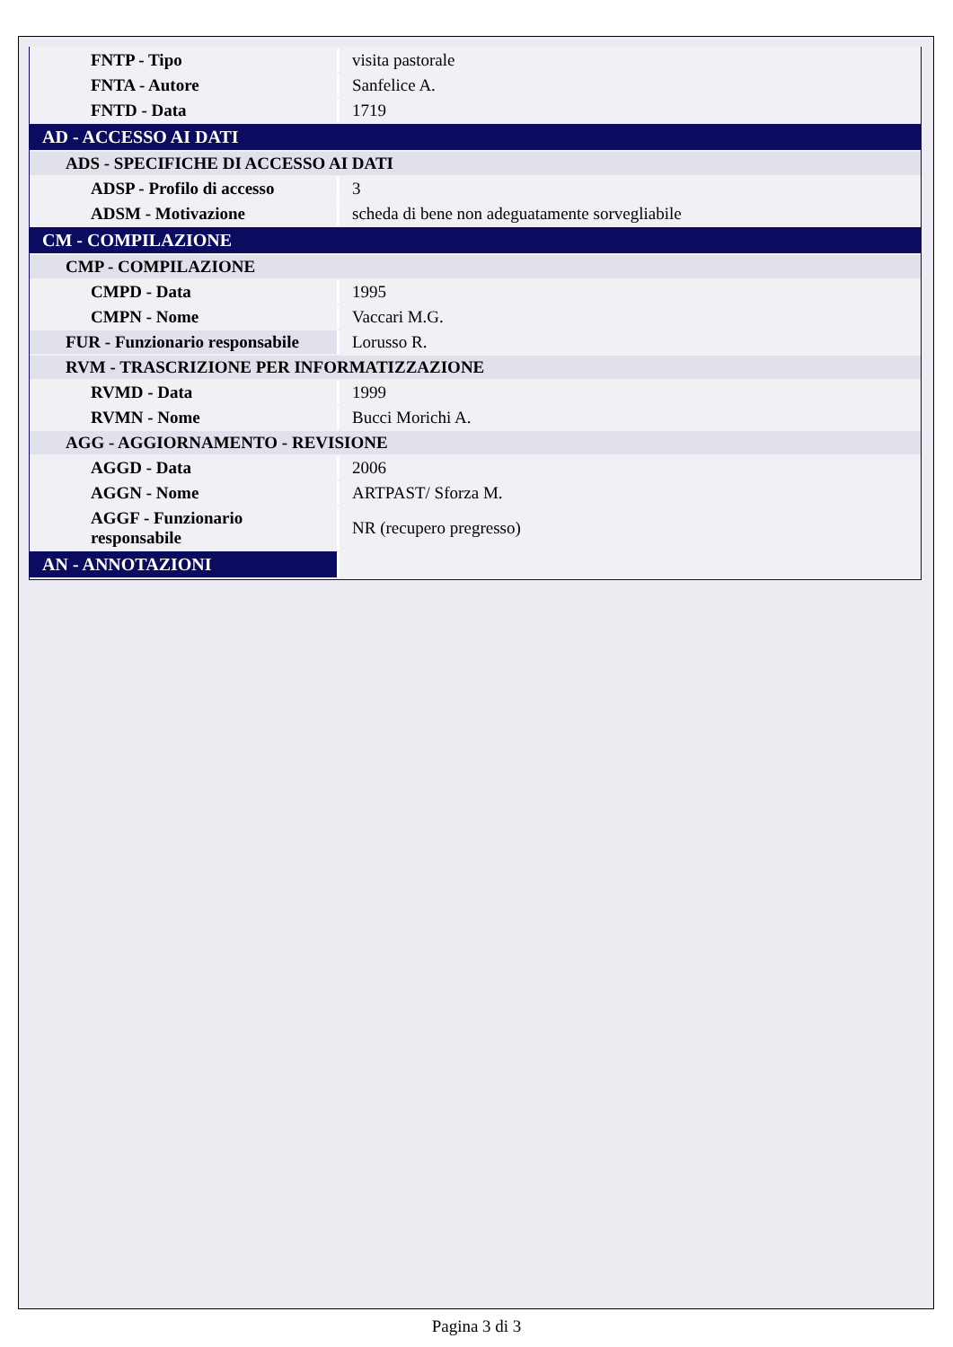| FNTP - Tipo | visita pastorale |
| FNTA - Autore | Sanfelice A. |
| FNTD - Data | 1719 |
| AD - ACCESSO AI DATI | |
| ADS - SPECIFICHE DI ACCESSO AI DATI | |
| ADSP - Profilo di accesso | 3 |
| ADSM - Motivazione | scheda di bene non adeguatamente sorvegliabile |
| CM - COMPILAZIONE | |
| CMP - COMPILAZIONE | |
| CMPD - Data | 1995 |
| CMPN - Nome | Vaccari M.G. |
| FUR - Funzionario responsabile | Lorusso R. |
| RVM - TRASCRIZIONE PER INFORMATIZZAZIONE | |
| RVMD - Data | 1999 |
| RVMN - Nome | Bucci Morichi A. |
| AGG - AGGIORNAMENTO - REVISIONE | |
| AGGD - Data | 2006 |
| AGGN - Nome | ARTPAST/ Sforza M. |
| AGGF - Funzionario responsabile | NR (recupero pregresso) |
| AN - ANNOTAZIONI | |
Pagina 3 di 3